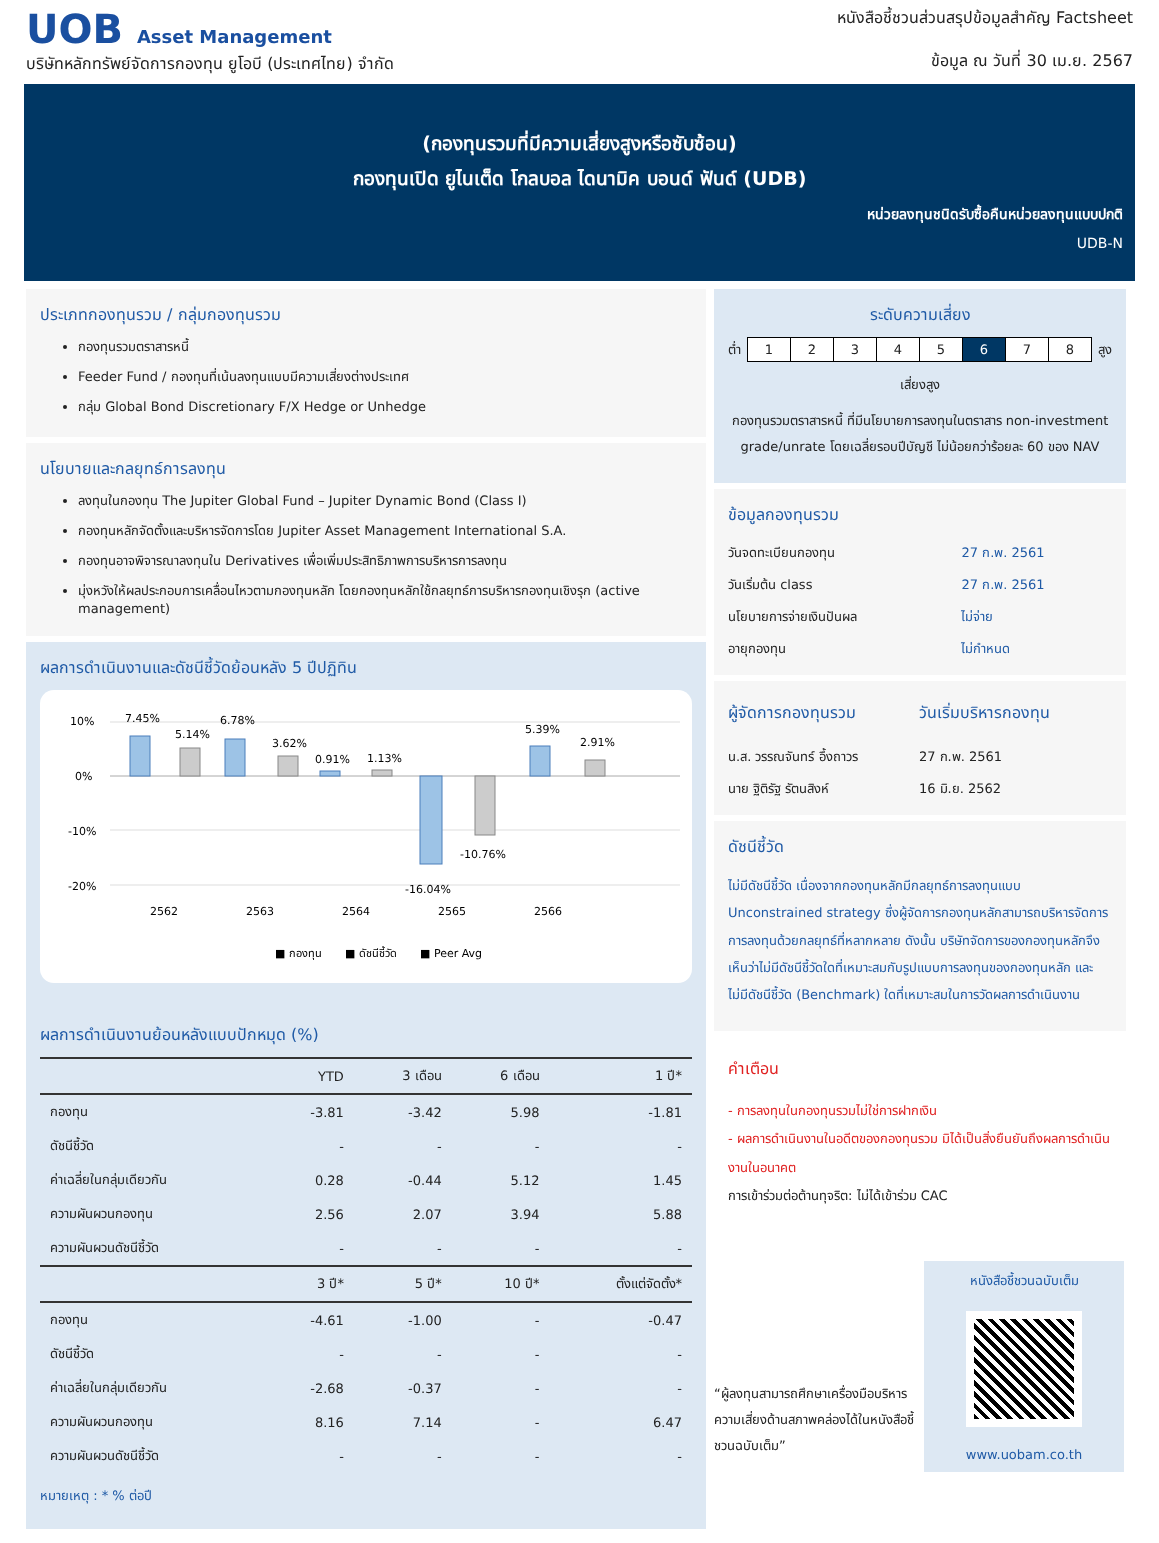UOB Asset Management
บริษัทหลักทรัพย์จัดการกองทุน ยูโอบี (ประเทศไทย) จำกัด
หนังสือชี้ชวนส่วนสรุปข้อมูลสำคัญ Factsheet
ข้อมูล ณ วันที่ 30 เม.ย. 2567
(กองทุนรวมที่มีความเสี่ยงสูงหรือซับซ้อน)
กองทุนเปิด ยูไนเต็ด โกลบอล ไดนามิค บอนด์ ฟันด์ (UDB)
หน่วยลงทุนชนิดรับซื้อคืนหน่วยลงทุนแบบปกติ
UDB-N
ประเภทกองทุนรวม / กลุ่มกองทุนรวม
กองทุนรวมตราสารหนี้
Feeder Fund / กองทุนที่เน้นลงทุนแบบมีความเสี่ยงต่างประเทศ
กลุ่ม Global Bond Discretionary F/X Hedge or Unhedge
นโยบายและกลยุทธ์การลงทุน
ลงทุนในกองทุน The Jupiter Global Fund – Jupiter Dynamic Bond (Class I)
กองทุนหลักจัดตั้งและบริหารจัดการโดย Jupiter Asset Management International S.A.
กองทุนอาจพิจารณาลงทุนใน Derivatives เพื่อเพิ่มประสิทธิภาพการบริหารการลงทุน
มุ่งหวังให้ผลประกอบการเคลื่อนไหวตามกองทุนหลัก โดยกองทุนหลักใช้กลยุทธ์การบริหารกองทุนเชิงรุก (active management)
ผลการดำเนินงานและดัชนีชี้วัดย้อนหลัง 5 ปีปฏิทิน
10%
0%
-10%
-20%
7.45%
5.14%
6.78%
3.62%
0.91%
1.13%
-16.04%
-10.76%
5.39%
2.91%
2562
2563
2564
2565
2566
■ กองทุน
■ ดัชนีชี้วัด
■ Peer Avg
ผลการดำเนินงานย้อนหลังแบบปักหมุด (%)
| | YTD | 3 เดือน | 6 เดือน | 1 ปี* |
| --- | --- | --- | --- | --- |
| กองทุน | -3.81 | -3.42 | 5.98 | -1.81 |
| ดัชนีชี้วัด | - | - | - | - |
| ค่าเฉลี่ยในกลุ่มเดียวกัน | 0.28 | -0.44 | 5.12 | 1.45 |
| ความผันผวนกองทุน | 2.56 | 2.07 | 3.94 | 5.88 |
| ความผันผวนดัชนีชี้วัด | - | - | - | - |
| | 3 ปี* | 5 ปี* | 10 ปี* | ตั้งแต่จัดตั้ง* |
| กองทุน | -4.61 | -1.00 | - | -0.47 |
| ดัชนีชี้วัด | - | - | - | - |
| ค่าเฉลี่ยในกลุ่มเดียวกัน | -2.68 | -0.37 | - | - |
| ความผันผวนกองทุน | 8.16 | 7.14 | - | 6.47 |
| ความผันผวนดัชนีชี้วัด | - | - | - | - |
หมายเหตุ : * % ต่อปี
ระดับความเสี่ยง
ต่ำ
| 1 | 2 | 3 | 4 | 5 | 6 | 7 | 8 |
สูง
เสี่ยงสูง
กองทุนรวมตราสารหนี้ ที่มีนโยบายการลงทุนในตราสาร non-investment grade/unrate โดยเฉลี่ยรอบปีบัญชี ไม่น้อยกว่าร้อยละ 60 ของ NAV
ข้อมูลกองทุนรวม
| วันจดทะเบียนกองทุน | 27 ก.พ. 2561 |
| วันเริ่มต้น class | 27 ก.พ. 2561 |
| นโยบายการจ่ายเงินปันผล | ไม่จ่าย |
| อายุกองทุน | ไม่กำหนด |
| ผู้จัดการกองทุนรวม | วันเริ่มบริหารกองทุน |
| น.ส. วรรณจันทร์ อึ้งถาวร | 27 ก.พ. 2561 |
| นาย ฐิติรัฐ รัตนสิงห์ | 16 มิ.ย. 2562 |
ดัชนีชี้วัด
ไม่มีดัชนีชี้วัด เนื่องจากกองทุนหลักมีกลยุทธ์การลงทุนแบบ Unconstrained strategy ซึ่งผู้จัดการกองทุนหลักสามารถบริหารจัดการการลงทุนด้วยกลยุทธ์ที่หลากหลาย ดังนั้น บริษัทจัดการของกองทุนหลักจึงเห็นว่าไม่มีดัชนีชี้วัดใดที่เหมาะสมกับรูปแบบการลงทุนของกองทุนหลัก และไม่มีดัชนีชี้วัด (Benchmark) ใดที่เหมาะสมในการวัดผลการดำเนินงาน
คำเตือน
- การลงทุนในกองทุนรวมไม่ใช่การฝากเงิน
- ผลการดำเนินงานในอดีตของกองทุนรวม มิได้เป็นสิ่งยืนยันถึงผลการดำเนินงานในอนาคต
การเข้าร่วมต่อต้านทุจริต: ไม่ได้เข้าร่วม CAC
“ผู้ลงทุนสามารถศึกษาเครื่องมือบริหารความเสี่ยงด้านสภาพคล่องได้ในหนังสือชี้ชวนฉบับเต็ม”
หนังสือชี้ชวนฉบับเต็ม
www.uobam.co.th